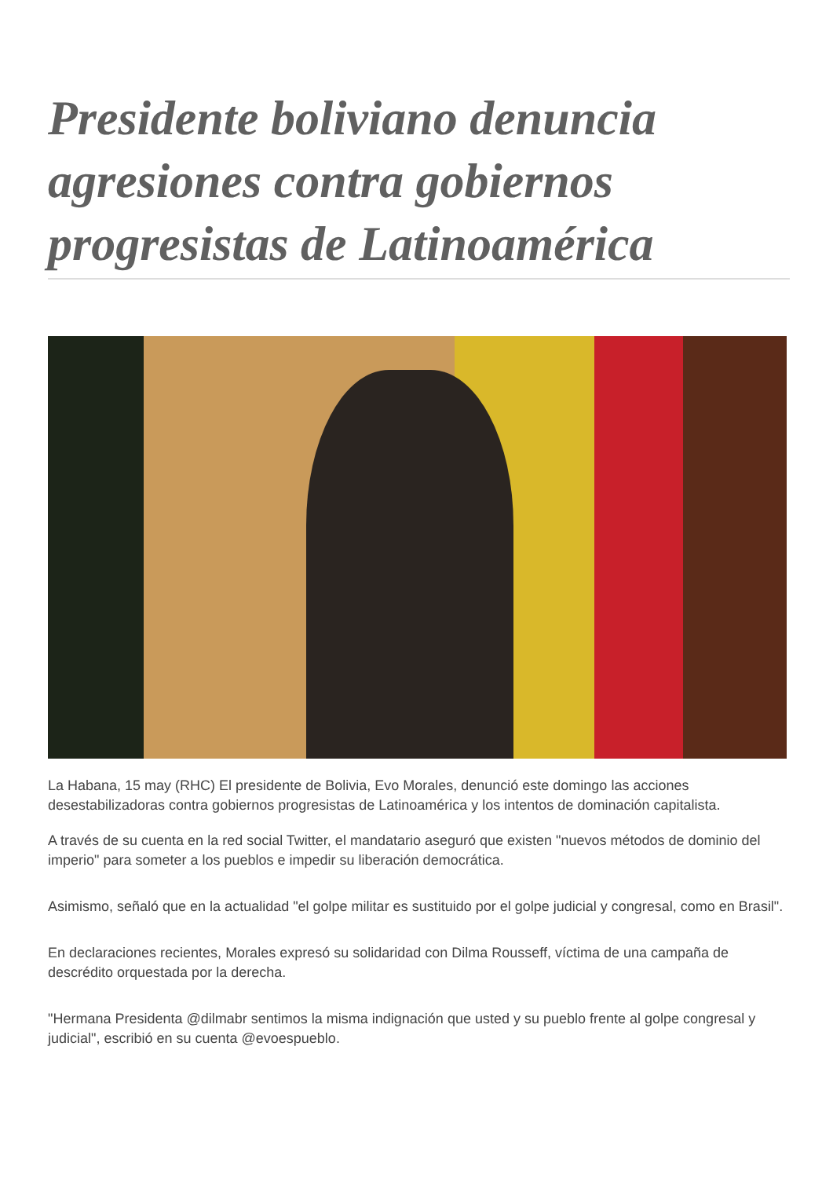Presidente boliviano denuncia agresiones contra gobiernos progresistas de Latinoamérica
La Habana, 15 may (RHC) El presidente de Bolivia, Evo Morales, denunció este domingo las acciones desestabilizadoras contra gobiernos progresistas de Latinoamérica y los intentos de dominación capitalista.
A través de su cuenta en la red social Twitter, el mandatario aseguró que existen "nuevos métodos de dominio del imperio" para someter a los pueblos e impedir su liberación democrática.
Asimismo, señaló que en la actualidad "el golpe militar es sustituido por el golpe judicial y congresal, como en Brasil".
En declaraciones recientes, Morales expresó su solidaridad con Dilma Rousseff, víctima de una campaña de descrédito orquestada por la derecha.
"Hermana Presidenta @dilmabr sentimos la misma indignación que usted y su pueblo frente al golpe congresal y judicial", escribió en su cuenta @evoespueblo.